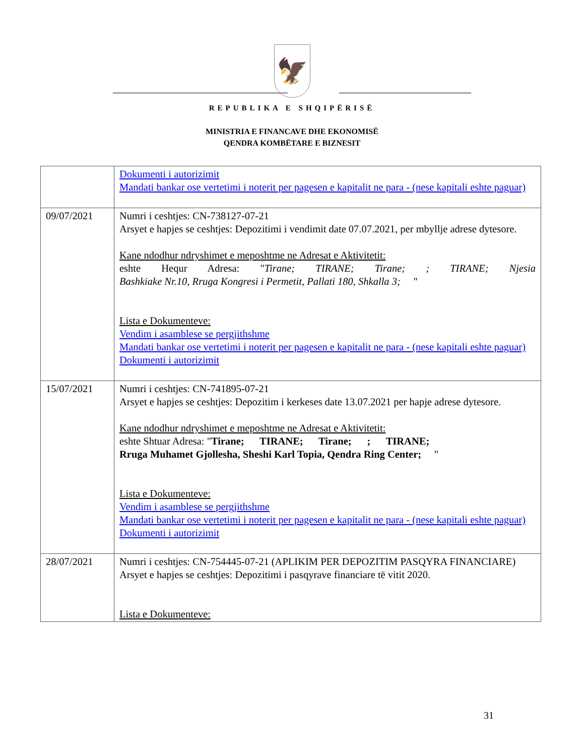🦅
REPUBLIKA E SHQIPËRISË
MINISTRIA E FINANCAVE DHE EKONOMISË
QENDRA KOMBËTARE E BIZNESIT
| | Dokumenti i autorizimit Mandati bankar ose vertetimi i noterit per pagesen e kapitalit ne para - (nese kapitali eshte paguar) |
| 09/07/2021 | Numri i ceshtjes: CN-738127-07-21 Arsyet e hapjes se ceshtjes: Depozitimi i vendimit date 07.07.2021, per mbyllje adrese dytesore. Kane ndodhur ndryshimet e meposhtme ne Adresat e Aktivitetit: eshte Hequr Adresa: " Tirane; TIRANE; Tirane; ; TIRANE; Njesia Bashkiake Nr.10, Rruga Kongresi i Permetit, Pallati 180, Shkalla 3; " Lista e Dokumenteve: Vendim i asamblese se pergjithshme Mandati bankar ose vertetimi i noterit per pagesen e kapitalit ne para - (nese kapitali eshte paguar) Dokumenti i autorizimit |
| 15/07/2021 | Numri i ceshtjes: CN-741895-07-21 Arsyet e hapjes se ceshtjes: Depozitim i kerkeses date 13.07.2021 per hapje adrese dytesore. Kane ndodhur ndryshimet e meposhtme ne Adresat e Aktivitetit: eshte Shtuar Adresa: " Tirane; TIRANE; Tirane; ; TIRANE; Rruga Muhamet Gjollesha, Sheshi Karl Topia, Qendra Ring Center; " Lista e Dokumenteve: Vendim i asamblese se pergjithshme Mandati bankar ose vertetimi i noterit per pagesen e kapitalit ne para - (nese kapitali eshte paguar) Dokumenti i autorizimit |
| 28/07/2021 | Numri i ceshtjes: CN-754445-07-21 (APLIKIM PER DEPOZITIM PASQYRA FINANCIARE) Arsyet e hapjes se ceshtjes: Depozitimi i pasqyrave financiare të vitit 2020. Lista e Dokumenteve: |
31